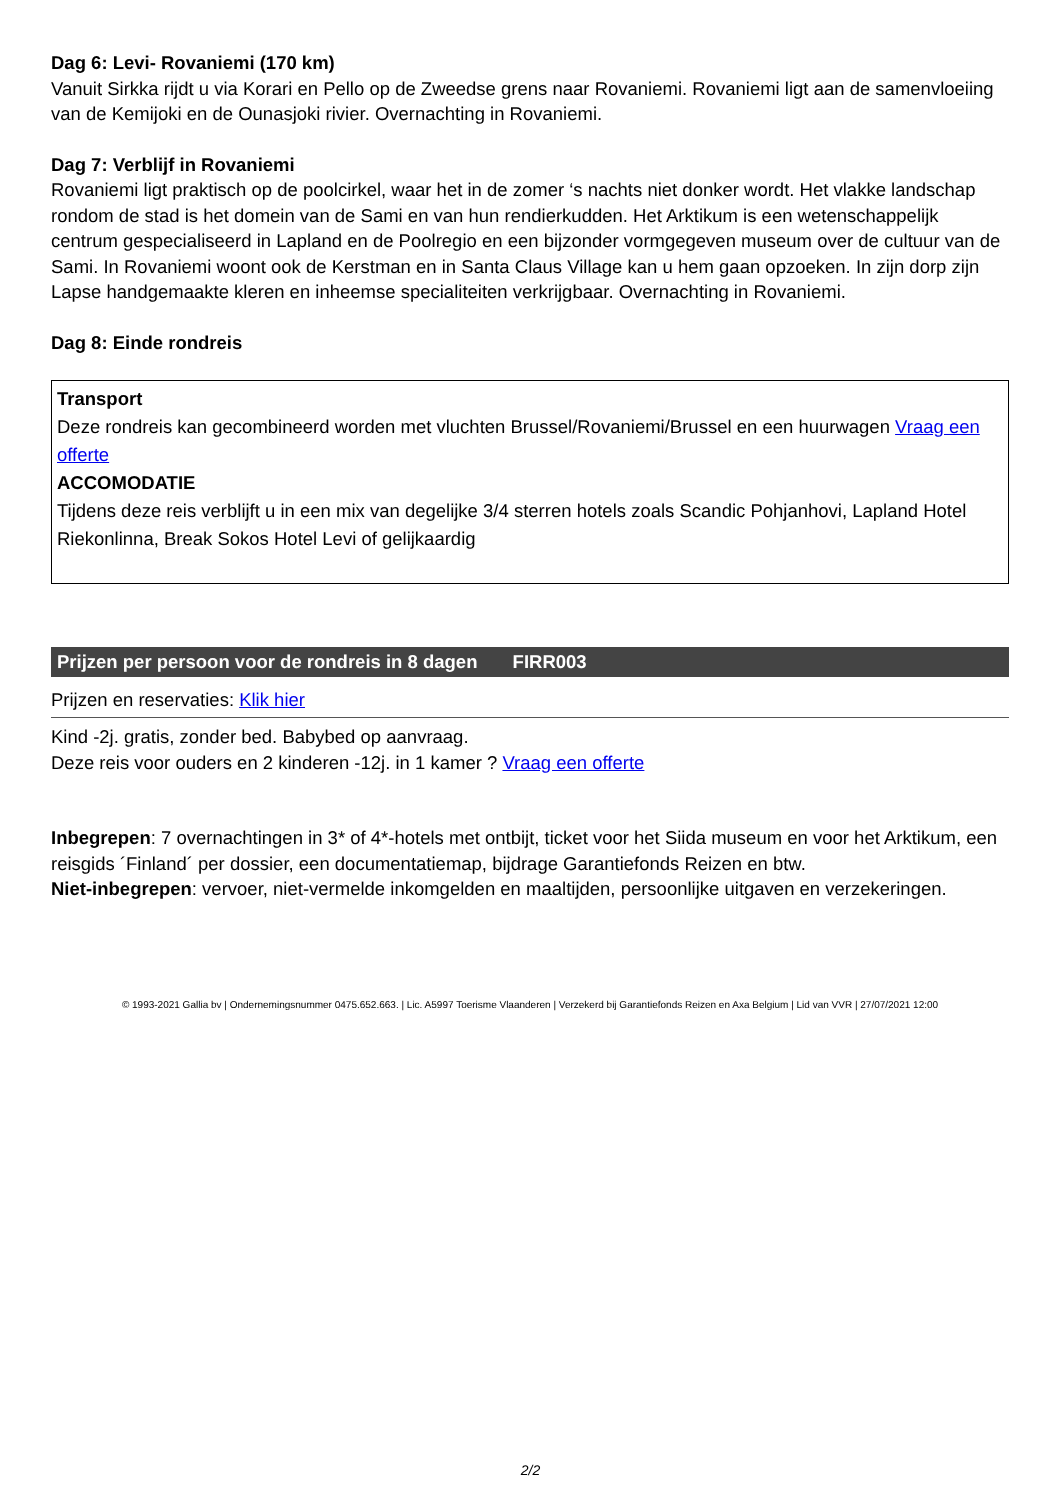Dag 6: Levi- Rovaniemi (170 km)
Vanuit Sirkka rijdt u via Korari en Pello op de Zweedse grens naar Rovaniemi. Rovaniemi ligt aan de samenvloeiing van de Kemijoki en de Ounasjoki rivier. Overnachting in Rovaniemi.
Dag 7: Verblijf in Rovaniemi
Rovaniemi ligt praktisch op de poolcirkel, waar het in de zomer ‘s nachts niet donker wordt. Het vlakke landschap rondom de stad is het domein van de Sami en van hun rendierkudden. Het Arktikum is een wetenschappelijk centrum gespecialiseerd in Lapland en de Poolregio en een bijzonder vormgegeven museum over de cultuur van de Sami. In Rovaniemi woont ook de Kerstman en in Santa Claus Village kan u hem gaan opzoeken. In zijn dorp zijn Lapse handgemaakte kleren en inheemse specialiteiten verkrijgbaar. Overnachting in Rovaniemi.
Dag 8: Einde rondreis
Transport
Deze rondreis kan gecombineerd worden met vluchten Brussel/Rovaniemi/Brussel en een huurwagen Vraag een offerte
ACCOMODATIE
Tijdens deze reis verblijft u in een mix van degelijke 3/4 sterren hotels zoals Scandic Pohjanhovi, Lapland Hotel Riekonlinna, Break Sokos Hotel Levi of gelijkaardig
Prijzen per persoon voor de rondreis in 8 dagen FIRR003
Prijzen en reservaties: Klik hier
Kind -2j. gratis, zonder bed. Babybed op aanvraag.
Deze reis voor ouders en 2 kinderen -12j. in 1 kamer ? Vraag een offerte
Inbegrepen: 7 overnachtingen in 3* of 4*-hotels met ontbijt, ticket voor het Siida museum en voor het Arktikum, een reisgids ´Finland´ per dossier, een documentatiemap, bijdrage Garantiefonds Reizen en btw.
Niet-inbegrepen: vervoer, niet-vermelde inkomgelden en maaltijden, persoonlijke uitgaven en verzekeringen.
© 1993-2021 Gallia bv | Ondernemingsnummer 0475.652.663. | Lic. A5997 Toerisme Vlaanderen | Verzekerd bij Garantiefonds Reizen en Axa Belgium | Lid van VVR | 27/07/2021 12:00
2/2